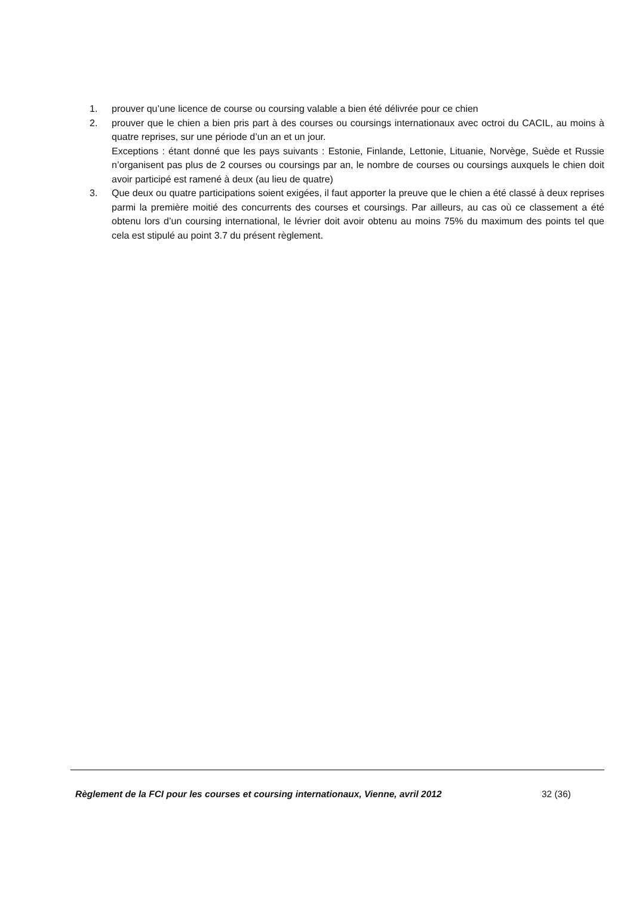1. prouver qu’une licence de course ou coursing valable a bien été délivrée pour ce chien
2. prouver que le chien a bien pris part à des courses ou coursings internationaux avec octroi du CACIL, au moins à quatre reprises, sur une période d’un an et un jour.
Exceptions : étant donné que les pays suivants : Estonie, Finlande, Lettonie, Lituanie, Norvège, Suède et Russie n’organisent pas plus de 2 courses ou coursings par an, le nombre de courses ou coursings auxquels le chien doit avoir participé est ramené à deux (au lieu de quatre)
3. Que deux ou quatre participations soient exigées, il faut apporter la preuve que le chien a été classé à deux reprises parmi la première moitié des concurrents des courses et coursings. Par ailleurs, au cas où ce classement a été obtenu lors d’un coursing international, le lévrier doit avoir obtenu au moins 75% du maximum des points tel que cela est stipulé au point 3.7 du présent règlement.
Règlement de la FCI pour les courses et coursing internationaux, Vienne, avril 2012 32 (36)